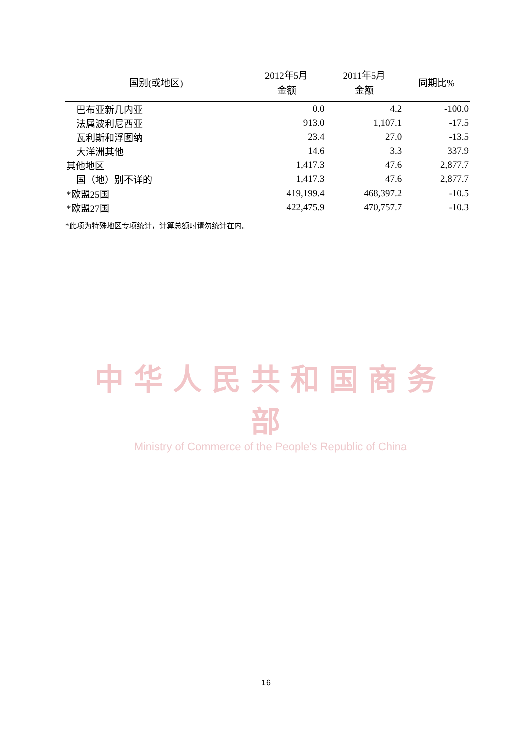| 国别(或地区) | 2012年5月 金额 | 2011年5月 金额 | 同期比% |
| --- | --- | --- | --- |
| 巴布亚新几内亚 | 0.0 | 4.2 | -100.0 |
| 法属波利尼西亚 | 913.0 | 1,107.1 | -17.5 |
| 瓦利斯和浮图纳 | 23.4 | 27.0 | -13.5 |
| 大洋洲其他 | 14.6 | 3.3 | 337.9 |
| 其他地区 | 1,417.3 | 47.6 | 2,877.7 |
| 国（地）别不详的 | 1,417.3 | 47.6 | 2,877.7 |
| *欧盟25国 | 419,199.4 | 468,397.2 | -10.5 |
| *欧盟27国 | 422,475.9 | 470,757.7 | -10.3 |
*此项为特殊地区专项统计，计算总额时请勿统计在内。
中华人民共和国商务部
Ministry of Commerce of the People's Republic of China
16